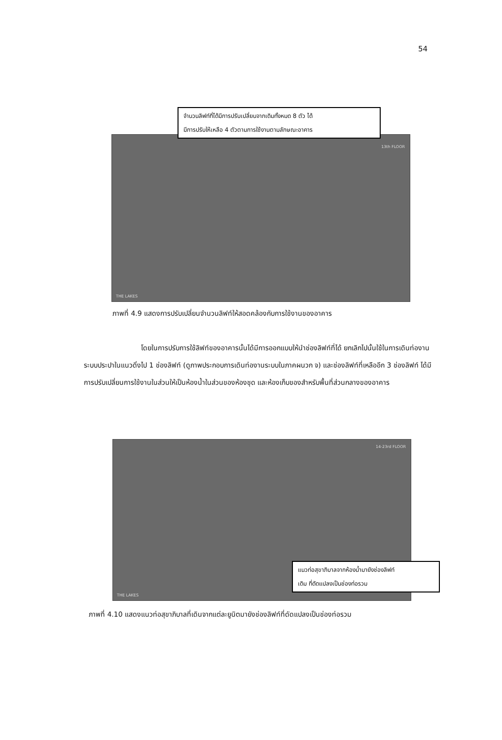54
THE LAKES
13th FLOOR
จำนวนลิฟท์ที่ได้มีการปรับเปลี่ยนจากเดิมทั้งหมด 8 ตัว ได้
มีการปรับให้เหลือ 4 ตัวตามการใช้งานตามลักษณะอาคาร
ภาพที่ 4.9 แสดงการปรับเปลี่ยนจำนวนลิฟท์ให้สอดคล้องกับการใช้งานของอาคาร
โดยในการปรับการใช้ลิฟท์ของอาคารนั้นได้มีการออกแบบให้นำช่องลิฟท์ที่ได้ ยกเลิกไปนั้นใช้ในการเดินท่องานระบบประปาในแนวดิ่งไป 1 ช่องลิฟท์ (ดูภาพประกอบการเดินท่องานระบบในภาคผนวก จ) และช่องลิฟท์ที่เหลืออีก 3 ช่องลิฟท์ ได้มีการปรับเปลี่ยนการใช้งานในส่วนให้เป็นห้องน้ำในส่วนของห้องชุด และห้องเก็บของสำหรับพื้นที่ส่วนกลางของอาคาร
THE LAKES
14-23rd FLOOR
แนวท่อสุขาภิบาลจากห้องน้ำมายังช่องลิฟท์
เดิม ที่ดัดแปลงเป็นช่องท่อรวม
ภาพที่ 4.10 แสดงแนวท่อสุขาภิบาลที่เดินจากแต่ละยูนิตมายังช่องลิฟท์ที่ดัดแปลงเป็นช่องท่อรวม